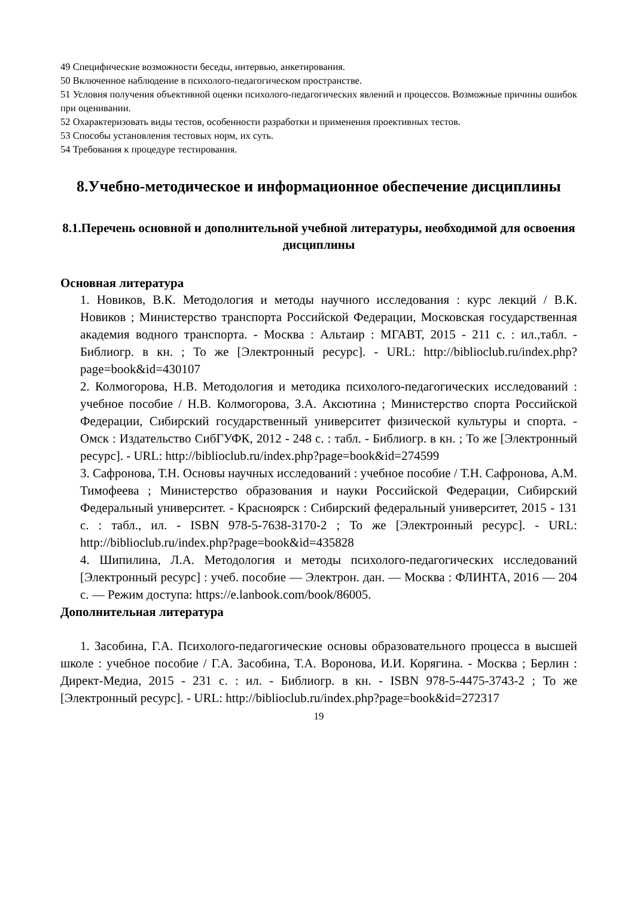49 Специфические возможности беседы, интервью, анкетирования.
50 Включенное наблюдение в психолого-педагогическом пространстве.
51 Условия получения объективной оценки психолого-педагогических явлений и процессов. Возможные причины ошибок при оценивании.
52 Охарактеризовать виды тестов, особенности разработки и применения проективных тестов.
53 Способы установления тестовых норм, их суть.
54 Требования к процедуре тестирования.
8.Учебно-методическое и информационное обеспечение дисциплины
8.1.Перечень основной и дополнительной учебной литературы, необходимой для освоения дисциплины
Основная литература
1. Новиков, В.К. Методология и методы научного исследования : курс лекций / В.К. Новиков ; Министерство транспорта Российской Федерации, Московская государственная академия водного транспорта. - Москва : Альтаир : МГАВТ, 2015 - 211 с. : ил.,табл. - Библиогр. в кн. ; То же [Электронный ресурс]. - URL: http://biblioclub.ru/index.php?page=book&id=430107
2. Колмогорова, Н.В. Методология и методика психолого-педагогических исследований : учебное пособие / Н.В. Колмогорова, З.А. Аксютина ; Министерство спорта Российской Федерации, Сибирский государственный университет физической культуры и спорта. - Омск : Издательство СибГУФК, 2012 - 248 с. : табл. - Библиогр. в кн. ; То же [Электронный ресурс]. - URL: http://biblioclub.ru/index.php?page=book&id=274599
3. Сафронова, Т.Н. Основы научных исследований : учебное пособие / Т.Н. Сафронова, А.М. Тимофеева ; Министерство образования и науки Российской Федерации, Сибирский Федеральный университет. - Красноярск : Сибирский федеральный университет, 2015 - 131 с. : табл., ил. - ISBN 978-5-7638-3170-2 ; То же [Электронный ресурс]. - URL: http://biblioclub.ru/index.php?page=book&id=435828
4. Шипилина, Л.А. Методология и методы психолого-педагогических исследований [Электронный ресурс] : учеб. пособие — Электрон. дан. — Москва : ФЛИНТА, 2016 — 204 с. — Режим доступа: https://e.lanbook.com/book/86005.
Дополнительная литература
1. Засобина, Г.А. Психолого-педагогические основы образовательного процесса в высшей школе : учебное пособие / Г.А. Засобина, Т.А. Воронова, И.И. Корягина. - Москва ; Берлин : Директ-Медиа, 2015 - 231 с. : ил. - Библиогр. в кн. - ISBN 978-5-4475-3743-2 ; То же [Электронный ресурс]. - URL: http://biblioclub.ru/index.php?page=book&id=272317
19